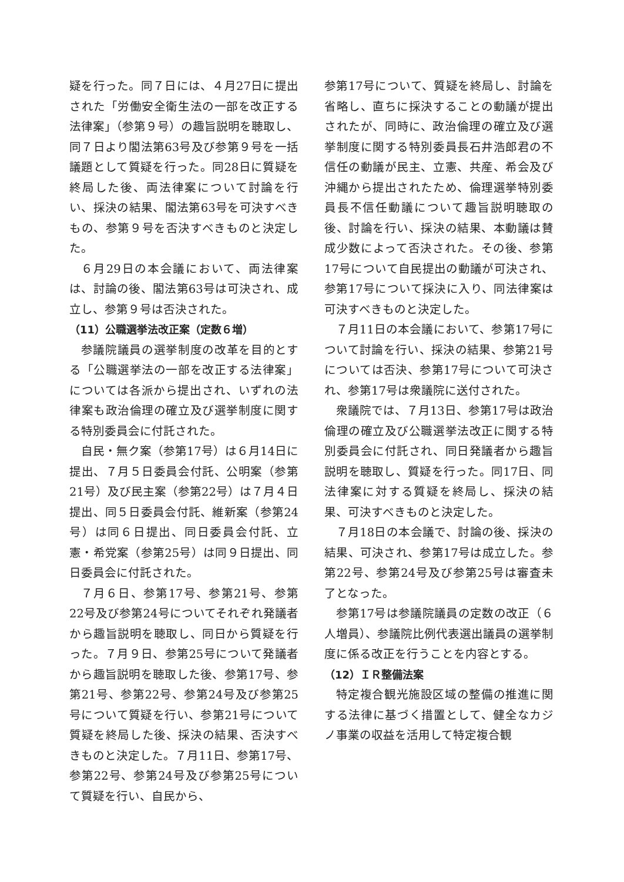疑を行った。同７日には、４月27日に提出された「労働安全衛生法の一部を改正する法律案」（参第９号）の趣旨説明を聴取し、同７日より閣法第63号及び参第９号を一括議題として質疑を行った。同28日に質疑を終局した後、両法律案について討論を行い、採決の結果、閣法第63号を可決すべきもの、参第９号を否決すべきものと決定した。
６月29日の本会議において、両法律案は、討論の後、閣法第63号は可決され、成立し、参第９号は否決された。
（11）公職選挙法改正案（定数６増）
参議院議員の選挙制度の改革を目的とする「公職選挙法の一部を改正する法律案」については各派から提出され、いずれの法律案も政治倫理の確立及び選挙制度に関する特別委員会に付託された。
自民・無ク案（参第17号）は６月14日に提出、７月５日委員会付託、公明案（参第21号）及び民主案（参第22号）は７月４日提出、同５日委員会付託、維新案（参第24号）は同６日提出、同日委員会付託、立憲・希党案（参第25号）は同９日提出、同日委員会に付託された。
７月６日、参第17号、参第21号、参第22号及び参第24号についてそれぞれ発議者から趣旨説明を聴取し、同日から質疑を行った。７月９日、参第25号について発議者から趣旨説明を聴取した後、参第17号、参第21号、参第22号、参第24号及び参第25号について質疑を行い、参第21号について質疑を終局した後、採決の結果、否決すべきものと決定した。７月11日、参第17号、参第22号、参第24号及び参第25号について質疑を行い、自民から、
参第17号について、質疑を終局し、討論を省略し、直ちに採決することの動議が提出されたが、同時に、政治倫理の確立及び選挙制度に関する特別委員長石井浩郎君の不信任の動議が民主、立憲、共産、希会及び沖縄から提出されたため、倫理選挙特別委員長不信任動議について趣旨説明聴取の後、討論を行い、採決の結果、本動議は賛成少数によって否決された。その後、参第17号について自民提出の動議が可決され、参第17号について採決に入り、同法律案は可決すべきものと決定した。
７月11日の本会議において、参第17号について討論を行い、採決の結果、参第21号については否決、参第17号について可決され、参第17号は衆議院に送付された。
衆議院では、７月13日、参第17号は政治倫理の確立及び公職選挙法改正に関する特別委員会に付託され、同日発議者から趣旨説明を聴取し、質疑を行った。同17日、同法律案に対する質疑を終局し、採決の結果、可決すべきものと決定した。
７月18日の本会議で、討論の後、採決の結果、可決され、参第17号は成立した。参第22号、参第24号及び参第25号は審査未了となった。
参第17号は参議院議員の定数の改正（６人増員）、参議院比例代表選出議員の選挙制度に係る改正を行うことを内容とする。
（12）ＩＲ整備法案
特定複合観光施設区域の整備の推進に関する法律に基づく措置として、健全なカジノ事業の収益を活用して特定複合観